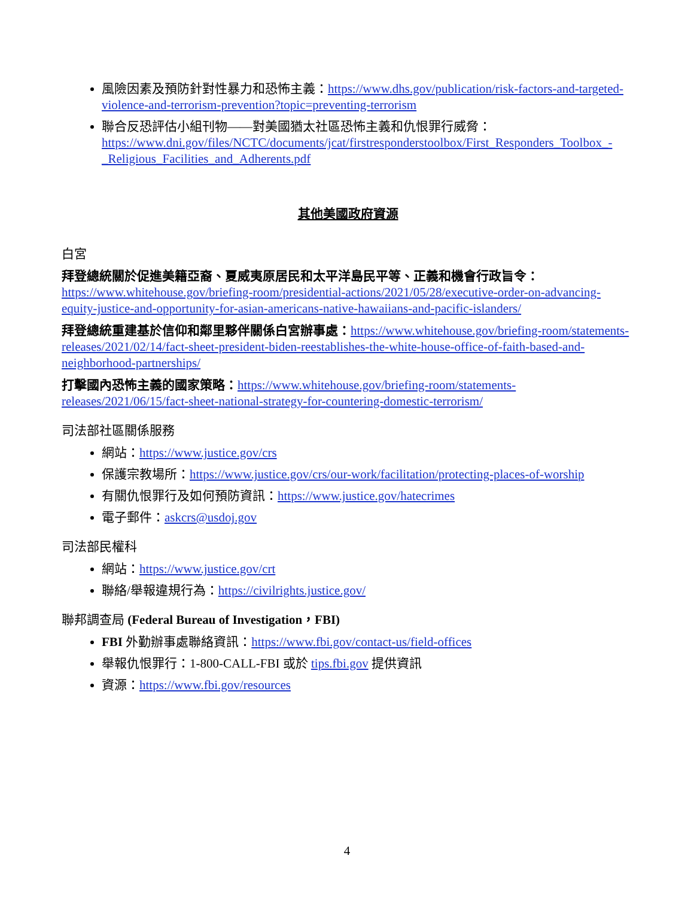風險因素及預防針對性暴力和恐怖主義：https://www.dhs.gov/publication/risk-factors-and-targeted-violence-and-terrorism-prevention?topic=preventing-terrorism
聯合反恐評估小組刊物——對美國猶太社區恐怖主義和仇恨罪行威脅：https://www.dni.gov/files/NCTC/documents/jcat/firstresponderstoolbox/First_Responders_Toolbox_-_Religious_Facilities_and_Adherents.pdf
其他美國政府資源
白宮
拜登總統關於促進美籍亞裔、夏威夷原居民和太平洋島民平等、正義和機會行政旨令：https://www.whitehouse.gov/briefing-room/presidential-actions/2021/05/28/executive-order-on-advancing-equity-justice-and-opportunity-for-asian-americans-native-hawaiians-and-pacific-islanders/
拜登總統重建基於信仰和鄰里夥伴關係白宮辦事處：https://www.whitehouse.gov/briefing-room/statements-releases/2021/02/14/fact-sheet-president-biden-reestablishes-the-white-house-office-of-faith-based-and-neighborhood-partnerships/
打擊國內恐怖主義的國家策略：https://www.whitehouse.gov/briefing-room/statements-releases/2021/06/15/fact-sheet-national-strategy-for-countering-domestic-terrorism/
司法部社區關係服務
網站：https://www.justice.gov/crs
保護宗教場所：https://www.justice.gov/crs/our-work/facilitation/protecting-places-of-worship
有關仇恨罪行及如何預防資訊：https://www.justice.gov/hatecrimes
電子郵件：askcrs@usdoj.gov
司法部民權科
網站：https://www.justice.gov/crt
聯絡/舉報違規行為：https://civilrights.justice.gov/
聯邦調查局 (Federal Bureau of Investigation，FBI)
FBI 外勤辦事處聯絡資訊：https://www.fbi.gov/contact-us/field-offices
舉報仇恨罪行：1-800-CALL-FBI 或於 tips.fbi.gov 提供資訊
資源：https://www.fbi.gov/resources
4